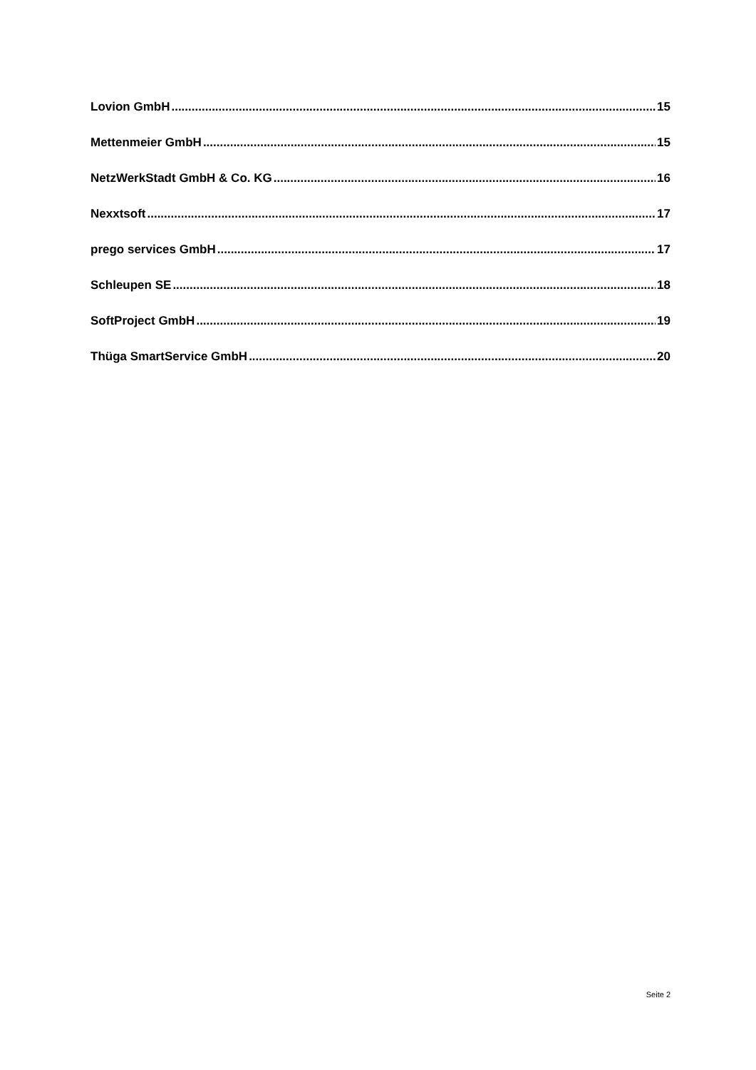Lovion GmbH 15
Mettenmeier GmbH 15
NetzWerkStadt GmbH & Co. KG 16
Nexxtsoft 17
prego services GmbH 17
Schleupen SE 18
SoftProject GmbH 19
Thüga SmartService GmbH 20
Seite 2